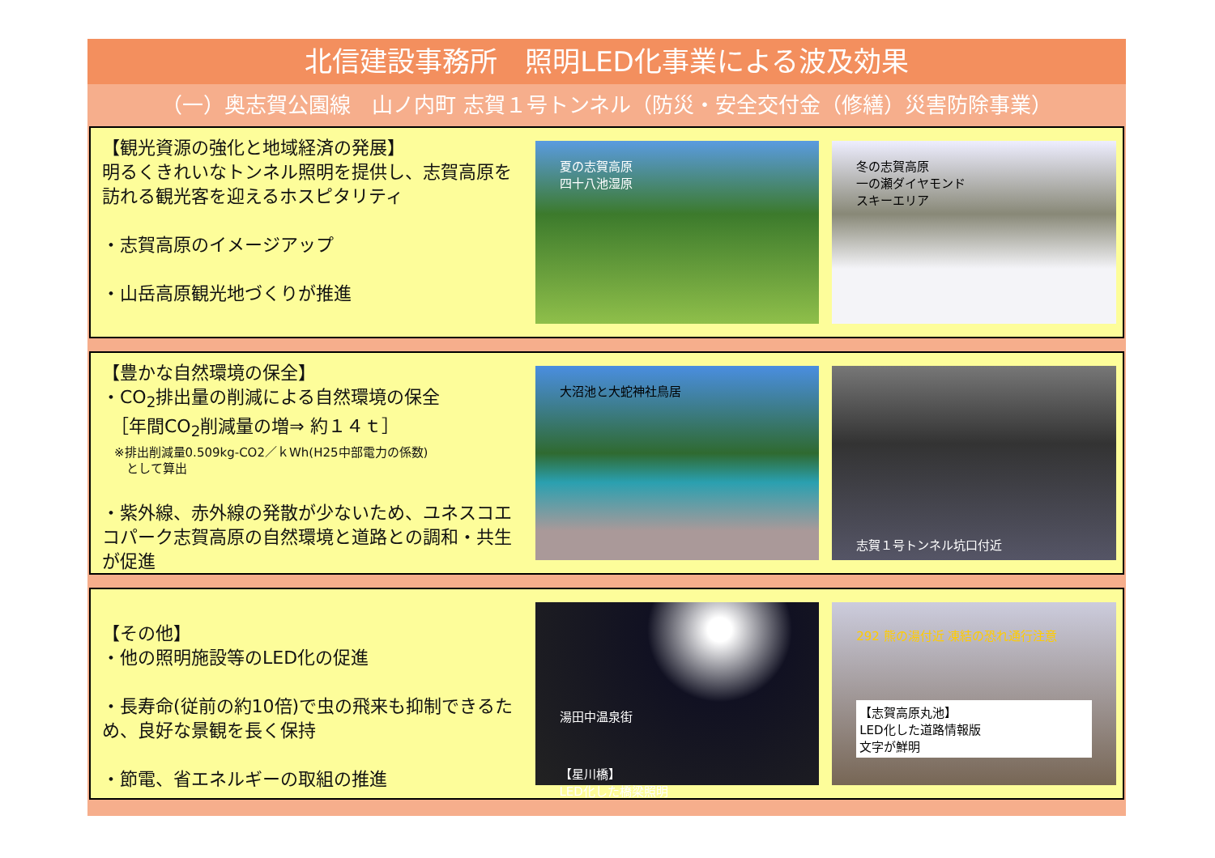北信建設事務所　照明LED化事業による波及効果
（一）奥志賀公園線　山ノ内町 志賀１号トンネル（防災・安全交付金（修繕）災害防除事業）
【観光資源の強化と地域経済の発展】
明るくきれいなトンネル照明を提供し、志賀高原を訪れる観光客を迎えるホスピタリティ
・志賀高原のイメージアップ
・山岳高原観光地づくりが推進
夏の志賀高原
四十八池湿原
冬の志賀高原
一の瀬ダイヤモンド
スキーエリア
【豊かな自然環境の保全】
・CO<sub>2</sub>排出量の削減による自然環境の保全
　［年間CO<sub>2</sub>削減量の増⇒ 約１４ｔ］
　※排出削減量0.509kg-CO2／ｋWh(H25中部電力の係数)
　　として算出
・紫外線、赤外線の発散が少ないため、ユネスコエコパーク志賀高原の自然環境と道路との調和・共生が促進
大沼池と大蛇神社鳥居
志賀１号トンネル坑口付近
【その他】
・他の照明施設等のLED化の促進
・長寿命(従前の約10倍)で虫の飛来も抑制できるため、良好な景観を長く保持
・節電、省エネルギーの取組の推進
湯田中温泉街
【星川橋】
LED化した橋梁照明
292 熊の湯付近 凍結の恐れ通行注意
【志賀高原丸池】
LED化した道路情報版
文字が鮮明